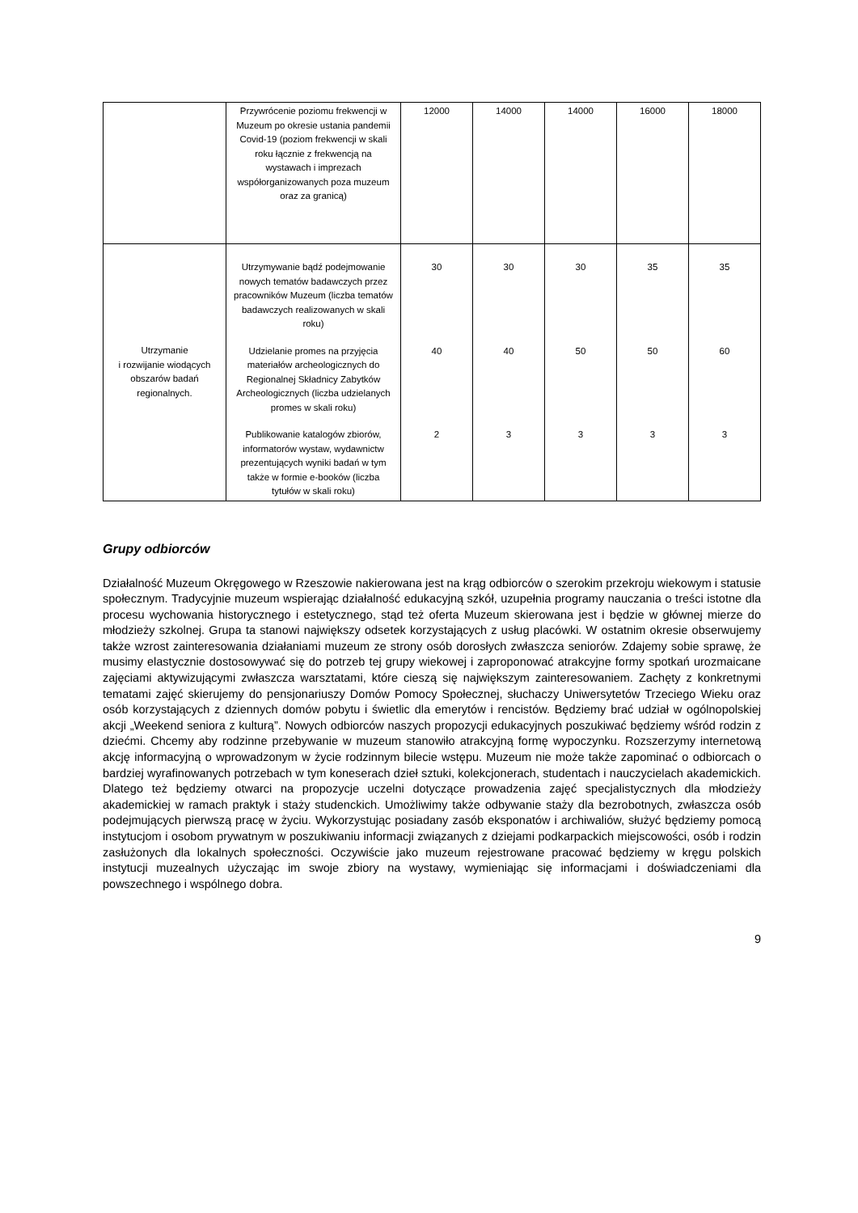| | Przywrócenie poziomu frekwencji w Muzeum po okresie ustania pandemii Covid-19 (poziom frekwencji w skali roku łącznie z frekwencją na wystawach i imprezach współorganizowanych poza muzeum oraz za granicą) | 12000 | 14000 | 14000 | 16000 | 18000 |
| Utrzymanie i rozwijanie wiodących obszarów badań regionalnych. | Utrzymywanie bądź podejmowanie nowych tematów badawczych przez pracowników Muzeum (liczba tematów badawczych realizowanych w skali roku) | 30 | 30 | 30 | 35 | 35 |
| | Udzielanie promes na przyjęcia materiałów archeologicznych do Regionalnej Składnicy Zabytków Archeologicznych (liczba udzielanych promes w skali roku) | 40 | 40 | 50 | 50 | 60 |
| | Publikowanie katalogów zbiorów, informatorów wystaw, wydawnictw prezentujących wyniki badań w tym także w formie e-booków (liczba tytułów w skali roku) | 2 | 3 | 3 | 3 | 3 |
Grupy odbiorców
Działalność Muzeum Okręgowego w Rzeszowie nakierowana jest na krąg odbiorców o szerokim przekroju wiekowym i statusie społecznym. Tradycyjnie muzeum wspierając działalność edukacyjną szkół, uzupełnia programy nauczania o treści istotne dla procesu wychowania historycznego i estetycznego, stąd też oferta Muzeum skierowana jest i będzie w głównej mierze do młodzieży szkolnej. Grupa ta stanowi największy odsetek korzystających z usług placówki. W ostatnim okresie obserwujemy także wzrost zainteresowania działaniami muzeum ze strony osób dorosłych zwłaszcza seniorów. Zdajemy sobie sprawę, że musimy elastycznie dostosowywać się do potrzeb tej grupy wiekowej i zaproponować atrakcyjne formy spotkań urozmaicane zajęciami aktywizującymi zwłaszcza warsztatami, które cieszą się największym zainteresowaniem. Zachęty z konkretnymi tematami zajęć skierujemy do pensjonariuszy Domów Pomocy Społecznej, słuchaczy Uniwersytetów Trzeciego Wieku oraz osób korzystających z dziennych domów pobytu i świetlic dla emerytów i rencistów. Będziemy brać udział w ogólnopolskiej akcji „Weekend seniora z kulturą”. Nowych odbiorców naszych propozycji edukacyjnych poszukiwać będziemy wśród rodzin z dziećmi. Chcemy aby rodzinne przebywanie w muzeum stanowiło atrakcyjną formę wypoczynku. Rozszerzymy internetową akcję informacyjną o wprowadzonym w życie rodzinnym bilecie wstępu. Muzeum nie może także zapominać o odbiorcach o bardziej wyrafinowanych potrzebach w tym koneserach dzieł sztuki, kolekcjonerach, studentach i nauczycielach akademickich. Dlatego też będziemy otwarci na propozycje uczelni dotyczące prowadzenia zajęć specjalistycznych dla młodzieży akademickiej w ramach praktyk i staży studenckich. Umożliwimy także odbywanie staży dla bezrobotnych, zwłaszcza osób podejmujących pierwszą pracę w życiu. Wykorzystując posiadany zasób eksponatów i archiwaliów, służyć będziemy pomocą instytucjom i osobom prywatnym w poszukiwaniu informacji związanych z dziejami podkarpackich miejscowości, osób i rodzin zasłużonych dla lokalnych społeczności. Oczywiście jako muzeum rejestrowane pracować będziemy w kręgu polskich instytucji muzealnych użyczając im swoje zbiory na wystawy, wymieniając się informacjami i doświadczeniami dla powszechnego i wspólnego dobra.
9